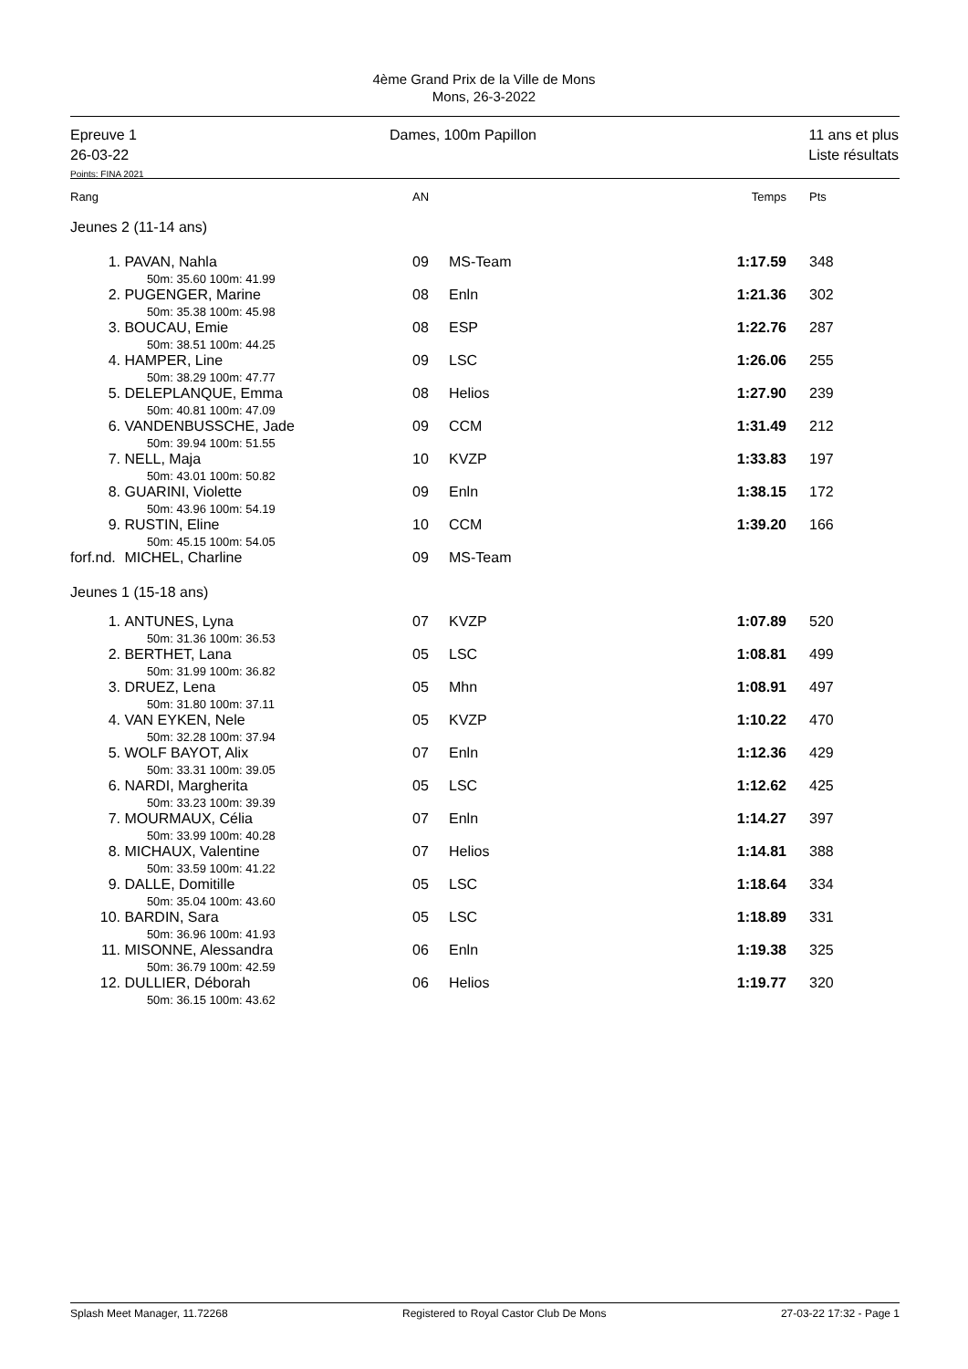4ème Grand Prix de la Ville de Mons
Mons, 26-3-2022
Epreuve 1
26-03-22
Dames, 100m Papillon 11 ans et plus
Liste résultats
Points: FINA 2021
| Rang | | AN | | Temps | Pts |
| Jeunes 2 (11-14 ans) | | | | | |
| 1. | PAVAN, Nahla 50m: 35.60 100m: 41.99 | 09 | MS-Team | 1:17.59 | 348 |
| 2. | PUGENGER, Marine 50m: 35.38 100m: 45.98 | 08 | Enln | 1:21.36 | 302 |
| 3. | BOUCAU, Emie 50m: 38.51 100m: 44.25 | 08 | ESP | 1:22.76 | 287 |
| 4. | HAMPER, Line 50m: 38.29 100m: 47.77 | 09 | LSC | 1:26.06 | 255 |
| 5. | DELEPLANQUE, Emma 50m: 40.81 100m: 47.09 | 08 | Helios | 1:27.90 | 239 |
| 6. | VANDENBUSSCHE, Jade 50m: 39.94 100m: 51.55 | 09 | CCM | 1:31.49 | 212 |
| 7. | NELL, Maja 50m: 43.01 100m: 50.82 | 10 | KVZP | 1:33.83 | 197 |
| 8. | GUARINI, Violette 50m: 43.96 100m: 54.19 | 09 | Enln | 1:38.15 | 172 |
| 9. | RUSTIN, Eline 50m: 45.15 100m: 54.05 | 10 | CCM | 1:39.20 | 166 |
| forf.nd. | MICHEL, Charline | 09 | MS-Team | | |
| Jeunes 1 (15-18 ans) | | | | | |
| 1. | ANTUNES, Lyna 50m: 31.36 100m: 36.53 | 07 | KVZP | 1:07.89 | 520 |
| 2. | BERTHET, Lana 50m: 31.99 100m: 36.82 | 05 | LSC | 1:08.81 | 499 |
| 3. | DRUEZ, Lena 50m: 31.80 100m: 37.11 | 05 | Mhn | 1:08.91 | 497 |
| 4. | VAN EYKEN, Nele 50m: 32.28 100m: 37.94 | 05 | KVZP | 1:10.22 | 470 |
| 5. | WOLF BAYOT, Alix 50m: 33.31 100m: 39.05 | 07 | Enln | 1:12.36 | 429 |
| 6. | NARDI, Margherita 50m: 33.23 100m: 39.39 | 05 | LSC | 1:12.62 | 425 |
| 7. | MOURMAUX, Célia 50m: 33.99 100m: 40.28 | 07 | Enln | 1:14.27 | 397 |
| 8. | MICHAUX, Valentine 50m: 33.59 100m: 41.22 | 07 | Helios | 1:14.81 | 388 |
| 9. | DALLE, Domitille 50m: 35.04 100m: 43.60 | 05 | LSC | 1:18.64 | 334 |
| 10. | BARDIN, Sara 50m: 36.96 100m: 41.93 | 05 | LSC | 1:18.89 | 331 |
| 11. | MISONNE, Alessandra 50m: 36.79 100m: 42.59 | 06 | Enln | 1:19.38 | 325 |
| 12. | DULLIER, Déborah 50m: 36.15 100m: 43.62 | 06 | Helios | 1:19.77 | 320 |
Splash Meet Manager, 11.72268 Registered to Royal Castor Club De Mons 27-03-22 17:32 - Page 1